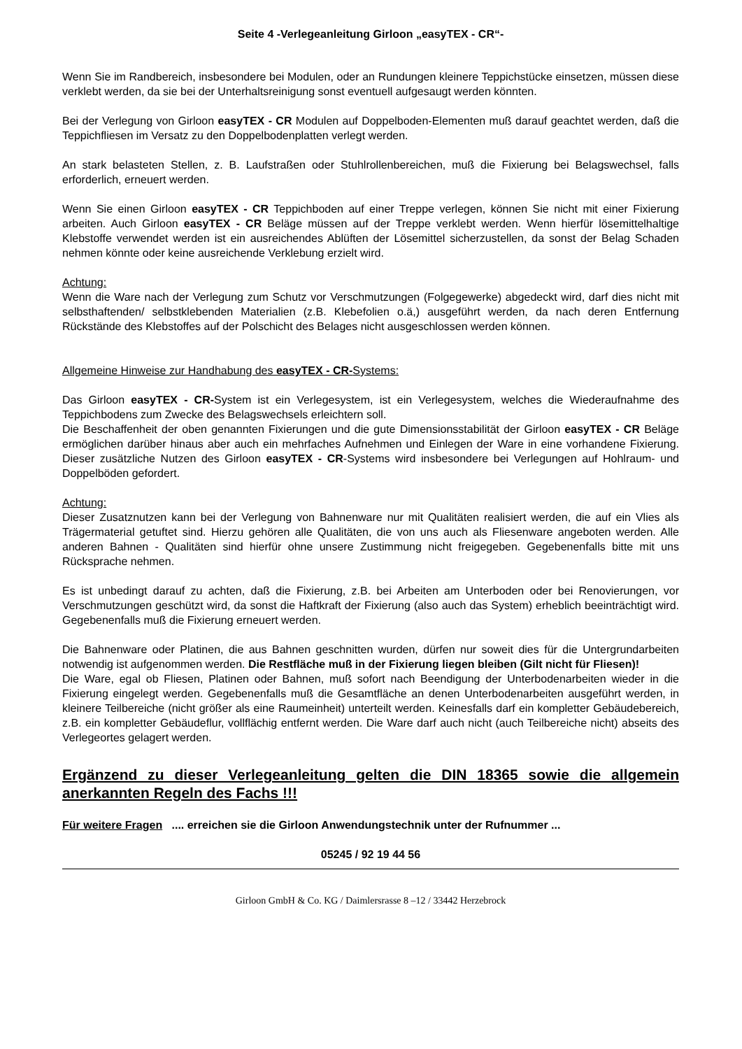Seite 4 -Verlegeanleitung Girloon „easyTEX - CR“-
Wenn Sie im Randbereich, insbesondere bei Modulen, oder an Rundungen kleinere Teppichstücke einsetzen, müssen diese verklebt werden, da sie bei der Unterhaltsreinigung sonst eventuell aufgesaugt werden könnten.
Bei der Verlegung von Girloon easyTEX - CR Modulen auf Doppelboden-Elementen muß darauf geachtet werden, daß die Teppichfliesen im Versatz zu den Doppelbodenplatten verlegt werden.
An stark belasteten Stellen, z. B. Laufstraßen oder Stuhlrollenbereichen, muß die Fixierung bei Belagswechsel, falls erforderlich, erneuert werden.
Wenn Sie einen Girloon easyTEX - CR Teppichboden auf einer Treppe verlegen, können Sie nicht mit einer Fixierung arbeiten. Auch Girloon easyTEX - CR Beläge müssen auf der Treppe verklebt werden. Wenn hierfür lösemittelhaltige Klebstoffe verwendet werden ist ein ausreichendes Ablüften der Lösemittel sicherzustellen, da sonst der Belag Schaden nehmen könnte oder keine ausreichende Verklebung erzielt wird.
Achtung:
Wenn die Ware nach der Verlegung zum Schutz vor Verschmutzungen (Folgegewerke) abgedeckt wird, darf dies nicht mit selbsthaftenden/ selbstklebenden Materialien (z.B. Klebefolien o.ä,) ausgeführt werden, da nach deren Entfernung Rückstände des Klebstoffes auf der Polschicht des Belages nicht ausgeschlossen werden können.
Allgemeine Hinweise zur Handhabung des easyTEX - CR-Systems:
Das Girloon easyTEX - CR-System ist ein Verlegesystem, ist ein Verlegesystem, welches die Wiederaufnahme des Teppichbodens zum Zwecke des Belagswechsels erleichtern soll.
Die Beschaffenheit der oben genannten Fixierungen und die gute Dimensionsstabilität der Girloon easyTEX - CR Beläge ermöglichen darüber hinaus aber auch ein mehrfaches Aufnehmen und Einlegen der Ware in eine vorhandene Fixierung. Dieser zusätzliche Nutzen des Girloon easyTEX - CR-Systems wird insbesondere bei Verlegungen auf Hohlraum- und Doppelböden gefordert.
Achtung:
Dieser Zusatznutzen kann bei der Verlegung von Bahnenware nur mit Qualitäten realisiert werden, die auf ein Vlies als Trägermaterial getuftet sind. Hierzu gehören alle Qualitäten, die von uns auch als Fliesenware angeboten werden. Alle anderen Bahnen - Qualitäten sind hierfür ohne unsere Zustimmung nicht freigegeben. Gegebenenfalls bitte mit uns Rücksprache nehmen.
Es ist unbedingt darauf zu achten, daß die Fixierung, z.B. bei Arbeiten am Unterboden oder bei Renovierungen, vor Verschmutzungen geschützt wird, da sonst die Haftkraft der Fixierung (also auch das System) erheblich beeinträchtigt wird. Gegebenenfalls muß die Fixierung erneuert werden.
Die Bahnenware oder Platinen, die aus Bahnen geschnitten wurden, dürfen nur soweit dies für die Untergrundarbeiten notwendig ist aufgenommen werden. Die Restfläche muß in der Fixierung liegen bleiben (Gilt nicht für Fliesen)!
Die Ware, egal ob Fliesen, Platinen oder Bahnen, muß sofort nach Beendigung der Unterbodenarbeiten wieder in die Fixierung eingelegt werden. Gegebenenfalls muß die Gesamtfläche an denen Unterbodenarbeiten ausgeführt werden, in kleinere Teilbereiche (nicht größer als eine Raumeinheit) unterteilt werden. Keinesfalls darf ein kompletter Gebäudebereich, z.B. ein kompletter Gebäudeflur, vollflächig entfernt werden. Die Ware darf auch nicht (auch Teilbereiche nicht) abseits des Verlegeortes gelagert werden.
Ergänzend zu dieser Verlegeanleitung gelten die DIN 18365 sowie die allgemein anerkannten Regeln des Fachs !!!
Für weitere Fragen .... erreichen sie die Girloon Anwendungstechnik unter der Rufnummer ...
05245 / 92 19 44 56
Girloon GmbH & Co. KG / Daimlersrasse 8 –12 / 33442 Herzebrock